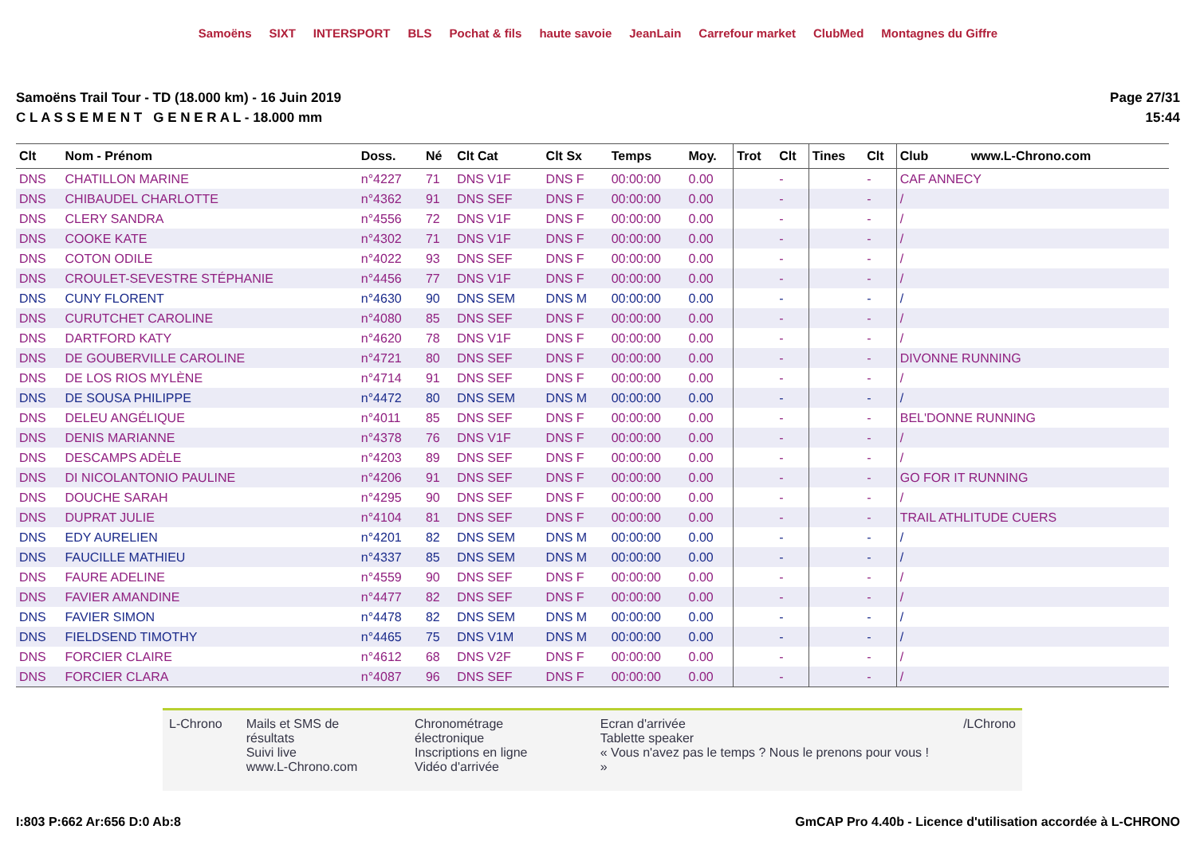Samoëns SIXT INTERSPORT BLS Pochat & fils haute savoie JeanLain Carrefour market ClubMed Montagnes du Giffre
Samoëns Trail Tour - TD (18.000 km) - 16 Juin 2019
C L A S S E M E N T G E N E R A L - 18.000 mm
Page 27/31
15:44
| Clt | Nom - Prénom | Doss. | Né | Clt Cat | Clt Sx | Temps | Moy. | Trot | Clt | Tines | Clt | Club www.L-Chrono.com |
| --- | --- | --- | --- | --- | --- | --- | --- | --- | --- | --- | --- | --- |
| DNS | CHATILLON MARINE | n°4227 | 71 | DNS V1F | DNS F | 00:00:00 | 0.00 | | - | | - | CAF ANNECY |
| DNS | CHIBAUDEL CHARLOTTE | n°4362 | 91 | DNS SEF | DNS F | 00:00:00 | 0.00 | | - | | - | / |
| DNS | CLERY SANDRA | n°4556 | 72 | DNS V1F | DNS F | 00:00:00 | 0.00 | | - | | - | / |
| DNS | COOKE KATE | n°4302 | 71 | DNS V1F | DNS F | 00:00:00 | 0.00 | | - | | - | / |
| DNS | COTON ODILE | n°4022 | 93 | DNS SEF | DNS F | 00:00:00 | 0.00 | | - | | - | / |
| DNS | CROULET-SEVESTRE STÉPHANIE | n°4456 | 77 | DNS V1F | DNS F | 00:00:00 | 0.00 | | - | | - | / |
| DNS | CUNY FLORENT | n°4630 | 90 | DNS SEM | DNS M | 00:00:00 | 0.00 | | - | | - | / |
| DNS | CURUTCHET CAROLINE | n°4080 | 85 | DNS SEF | DNS F | 00:00:00 | 0.00 | | - | | - | / |
| DNS | DARTFORD KATY | n°4620 | 78 | DNS V1F | DNS F | 00:00:00 | 0.00 | | - | | - | / |
| DNS | DE GOUBERVILLE CAROLINE | n°4721 | 80 | DNS SEF | DNS F | 00:00:00 | 0.00 | | - | | - | DIVONNE RUNNING |
| DNS | DE LOS RIOS MYLÈNE | n°4714 | 91 | DNS SEF | DNS F | 00:00:00 | 0.00 | | - | | - | / |
| DNS | DE SOUSA PHILIPPE | n°4472 | 80 | DNS SEM | DNS M | 00:00:00 | 0.00 | | - | | - | / |
| DNS | DELEU ANGÉLIQUE | n°4011 | 85 | DNS SEF | DNS F | 00:00:00 | 0.00 | | - | | - | BEL'DONNE RUNNING |
| DNS | DENIS MARIANNE | n°4378 | 76 | DNS V1F | DNS F | 00:00:00 | 0.00 | | - | | - | / |
| DNS | DESCAMPS ADÈLE | n°4203 | 89 | DNS SEF | DNS F | 00:00:00 | 0.00 | | - | | - | / |
| DNS | DI NICOLANTONIO PAULINE | n°4206 | 91 | DNS SEF | DNS F | 00:00:00 | 0.00 | | - | | - | GO FOR IT RUNNING |
| DNS | DOUCHE SARAH | n°4295 | 90 | DNS SEF | DNS F | 00:00:00 | 0.00 | | - | | - | / |
| DNS | DUPRAT JULIE | n°4104 | 81 | DNS SEF | DNS F | 00:00:00 | 0.00 | | - | | - | TRAIL ATHLITUDE CUERS |
| DNS | EDY AURELIEN | n°4201 | 82 | DNS SEM | DNS M | 00:00:00 | 0.00 | | - | | - | / |
| DNS | FAUCILLE MATHIEU | n°4337 | 85 | DNS SEM | DNS M | 00:00:00 | 0.00 | | - | | - | / |
| DNS | FAURE ADELINE | n°4559 | 90 | DNS SEF | DNS F | 00:00:00 | 0.00 | | - | | - | / |
| DNS | FAVIER AMANDINE | n°4477 | 82 | DNS SEF | DNS F | 00:00:00 | 0.00 | | - | | - | / |
| DNS | FAVIER SIMON | n°4478 | 82 | DNS SEM | DNS M | 00:00:00 | 0.00 | | - | | - | / |
| DNS | FIELDSEND TIMOTHY | n°4465 | 75 | DNS V1M | DNS M | 00:00:00 | 0.00 | | - | | - | / |
| DNS | FORCIER CLAIRE | n°4612 | 68 | DNS V2F | DNS F | 00:00:00 | 0.00 | | - | | - | / |
| DNS | FORCIER CLARA | n°4087 | 96 | DNS SEF | DNS F | 00:00:00 | 0.00 | | - | | - | / |
L-Chrono Mails et SMS de résultats
Suivi live
www.L-Chrono.com
Chronométrage électronique
Inscriptions en ligne
Vidéo d'arrivée
Ecran d'arrivée
Tablette speaker
« Vous n'avez pas le temps ? Nous le prenons pour vous ! »
/LChrono
I:803 P:662 Ar:656 D:0 Ab:8 GmCAP Pro 4.40b - Licence d'utilisation accordée à L-CHRONO